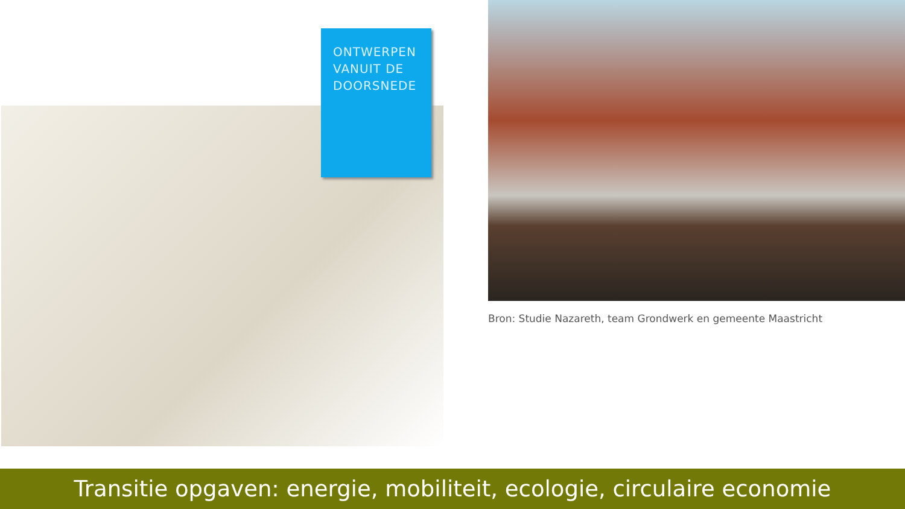ONTWERPEN
VANUIT DE
DOORSNEDE
Bron: Studie Nazareth, team Grondwerk en gemeente Maastricht
Transitie opgaven: energie, mobiliteit, ecologie, circulaire economie